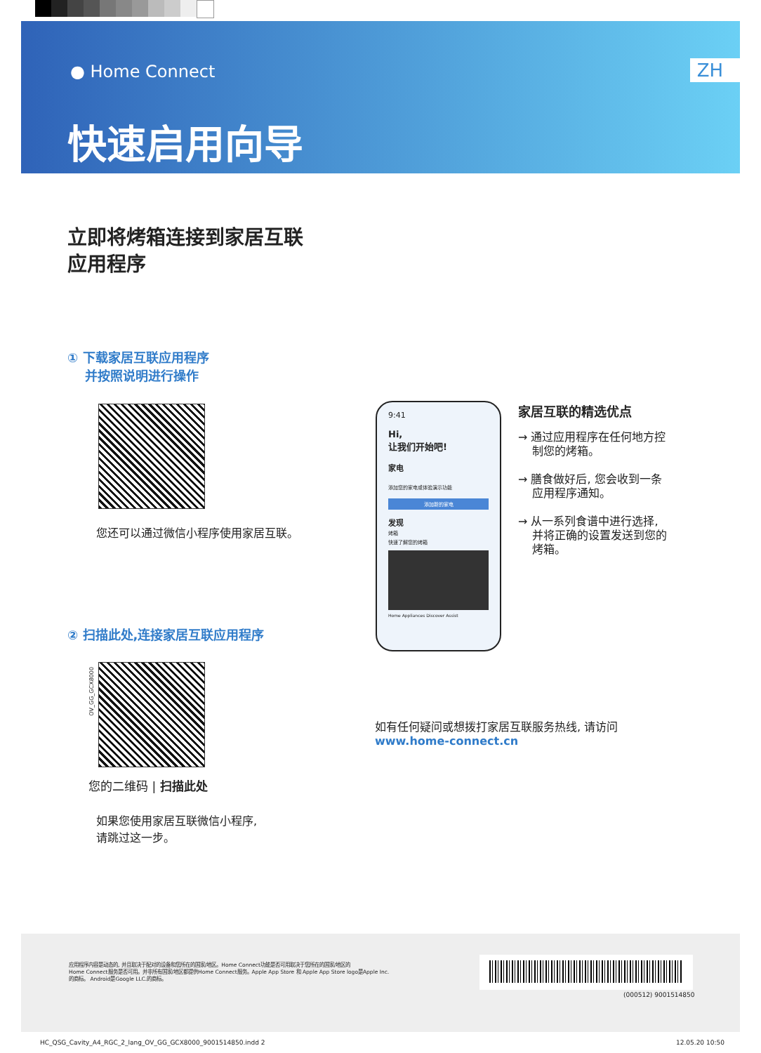● Home Connect ZH
快速启用向导
立即将烤箱连接到家居互联
应用程序
① 下载家居互联应用程序
并按照说明进行操作
您还可以通过微信小程序使用家居互联。
② 扫描此处,连接家居互联应用程序
OV_GG_GCX8000
您的二维码 | 扫描此处
如果您使用家居互联微信小程序,
请跳过这一步。
9:41
Hi,
让我们开始吧!
家电
添加您的家电或体验演示功能
添加新的家电
发现
烤箱
快速了解您的烤箱
Home Appliances Discover Assist
家居互联的精选优点
→ 通过应用程序在任何地方控
制您的烤箱。
→ 膳食做好后, 您会收到一条
应用程序通知。
→ 从一系列食谱中进行选择,
并将正确的设置发送到您的
烤箱。
如有任何疑问或想拨打家居互联服务热线, 请访问
www.home-connect.cn
应用程序内容是动态的, 并且取决于配对的设备和您所在的国家/地区。Home Connect功能是否可用取决于您所在的国家/地区的
Home Connect服务是否可用。并非所有国家/地区都提供Home Connect服务。Apple App Store 和 Apple App Store logo是Apple Inc.
的商标。 Android是Google LLC.的商标。
(000512) 9001514850
HC_QSG_Cavity_A4_RGC_2_lang_OV_GG_GCX8000_9001514850.indd 2
12.05.20 10:50